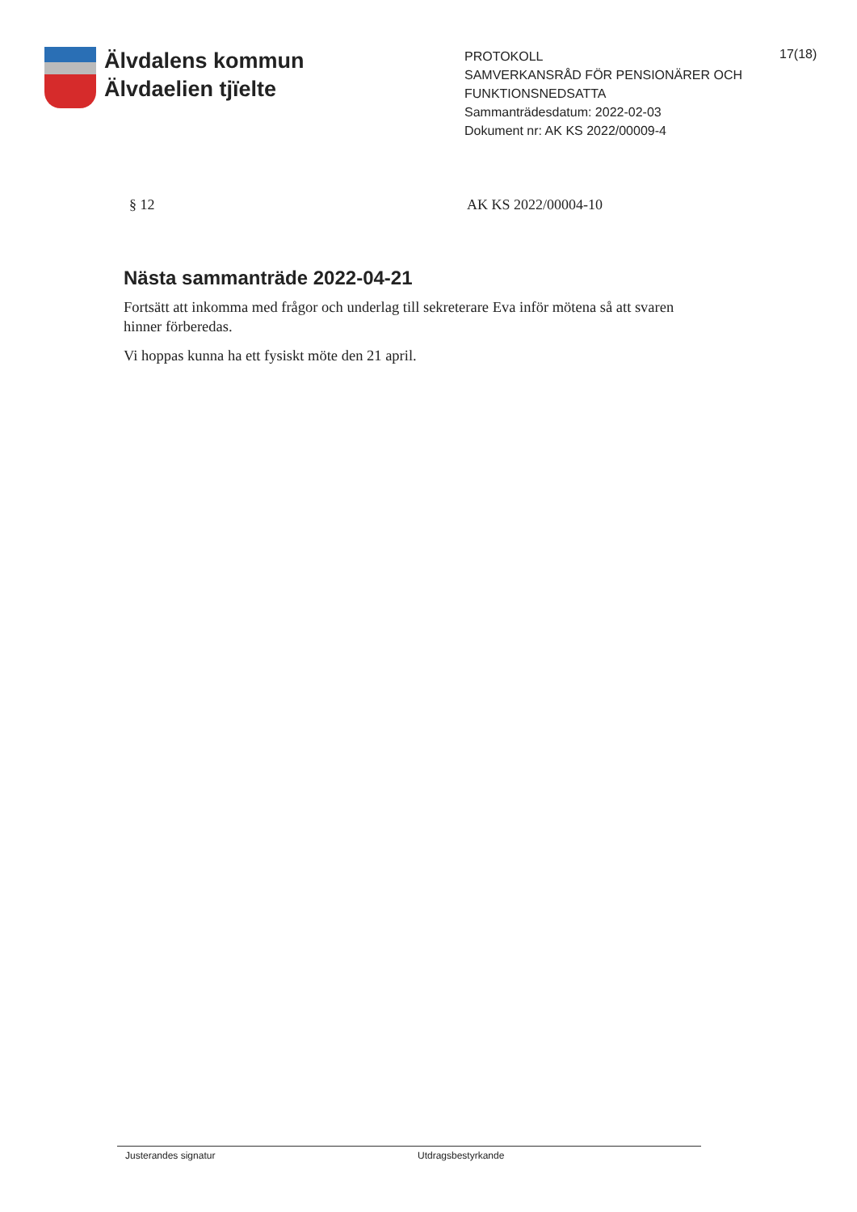Älvdalens kommun
Älvdaelien tjïelte
PROTOKOLL
SAMVERKANSRÅD FÖR PENSIONÄRER OCH FUNKTIONSNEDSATTA
Sammanträdesdatum: 2022-02-03
Dokument nr: AK KS 2022/00009-4
17(18)
§ 12 AK KS 2022/00004-10
Nästa sammanträde 2022-04-21
Fortsätt att inkomma med frågor och underlag till sekreterare Eva inför mötena så att svaren hinner förberedas.
Vi hoppas kunna ha ett fysiskt möte den 21 april.
Justerandes signatur Utdragsbestyrkande